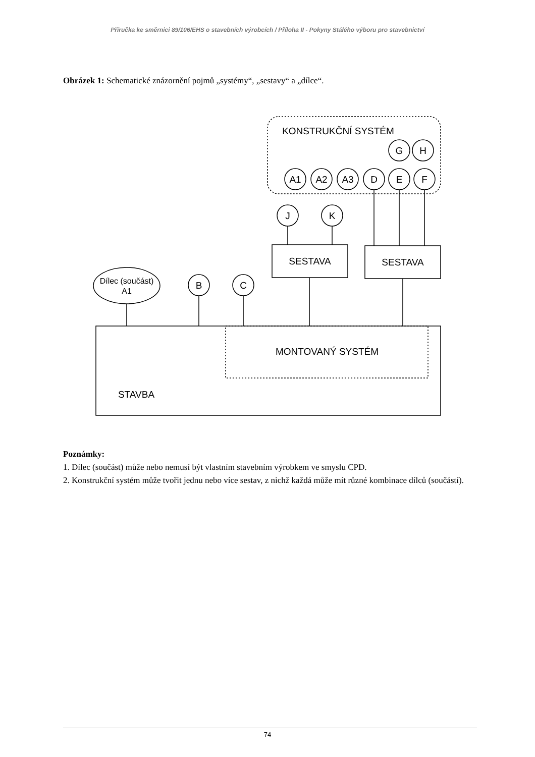Příručka ke směrnici 89/106/EHS o stavebních výrobcích / Příloha II - Pokyny Stálého výboru pro stavebnictví
Obrázek 1: Schematické znázornění pojmů „systémy“, „sestavy“ a „dílce“.
KONSTRUKČNÍ SYSTÉM
G
H
A1
A2
A3
D
E
F
J
K
SESTAVA
SESTAVA
Dílec (součást)
A1
B
C
MONTOVANÝ SYSTÉM
STAVBA
Poznámky:
1. Dílec (součást) může nebo nemusí být vlastním stavebním výrobkem ve smyslu CPD.
2. Konstrukční systém může tvořit jednu nebo více sestav, z nichž každá může mít různé kombinace dílců (součástí).
74